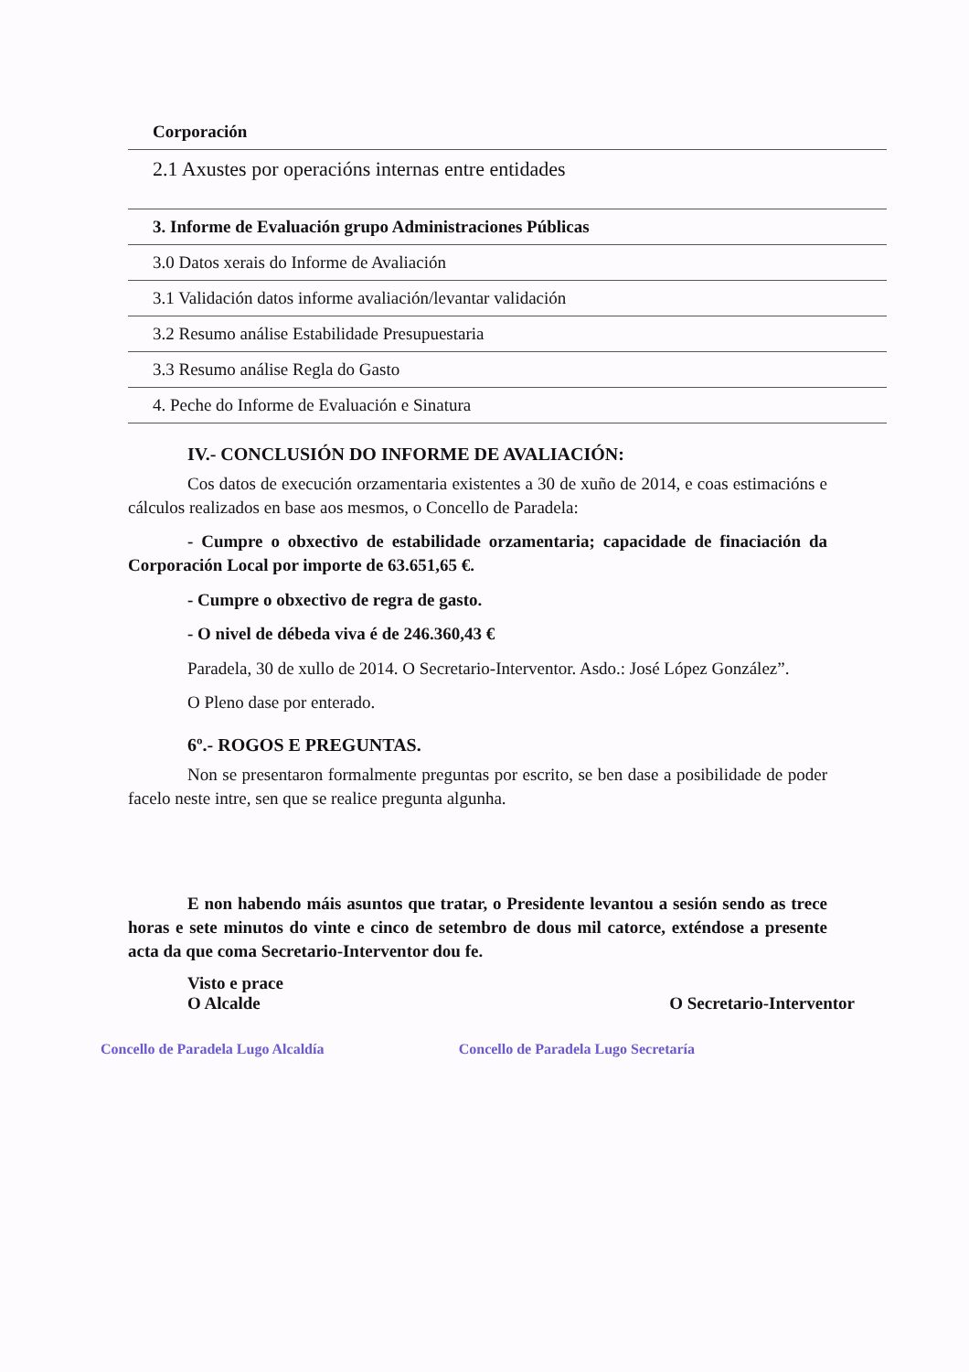| Corporación |
| 2.1 Axustes por operacións internas entre entidades |
| 3. Informe de Evaluación grupo Administraciones Públicas |
| 3.0 Datos xerais do Informe de Avaliación |
| 3.1 Validación datos informe avaliación/levantar validación |
| 3.2 Resumo análise Estabilidade Presupuestaria |
| 3.3 Resumo análise Regla do Gasto |
| 4. Peche do Informe de Evaluación e Sinatura |
IV.- CONCLUSIÓN DO INFORME DE AVALIACIÓN:
Cos datos de execución orzamentaria existentes a 30 de xuño de 2014, e coas estimacións e cálculos realizados en base aos mesmos, o Concello de Paradela:
- Cumpre o obxectivo de estabilidade orzamentaria; capacidade de finaciación da Corporación Local por importe de 63.651,65 €.
- Cumpre o obxectivo de regra de gasto.
- O nivel de débeda viva é de 246.360,43 €
Paradela, 30 de xullo de 2014. O Secretario-Interventor. Asdo.: José López González”.
O Pleno dase por enterado.
6º.- ROGOS E PREGUNTAS.
Non se presentaron formalmente preguntas por escrito, se ben dase a posibilidade de poder facelo neste intre, sen que se realice pregunta algunha.
E non habendo máis asuntos que tratar, o Presidente levantou a sesión sendo as trece horas e sete minutos do vinte e cinco de setembro de dous mil catorce, exténdose a presente acta da que coma Secretario-Interventor dou fe.
Visto e prace
O Alcalde O Secretario-Interventor
Concello de Paradela Lugo Alcaldía Concello de Paradela Lugo Secretaría